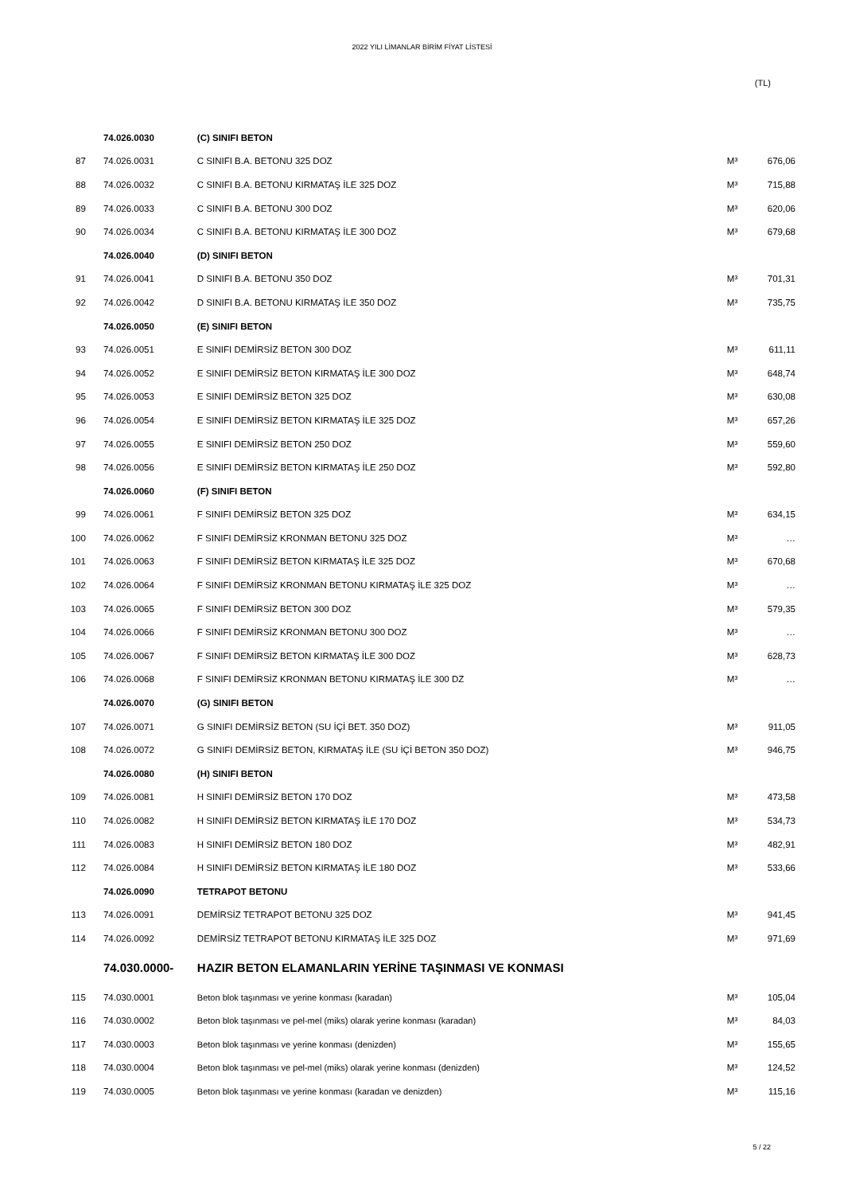2022 YILI LİMANLAR BİRİM FİYAT LİSTESİ
(TL)
| | 74.026.0030 | (C) SINIFI BETON | | |
| 87 | 74.026.0031 | C SINIFI B.A. BETONU 325 DOZ | M³ | 676,06 |
| 88 | 74.026.0032 | C SINIFI B.A. BETONU KIRMATAŞ İLE 325 DOZ | M³ | 715,88 |
| 89 | 74.026.0033 | C SINIFI B.A. BETONU 300 DOZ | M³ | 620,06 |
| 90 | 74.026.0034 | C SINIFI B.A. BETONU KIRMATAŞ İLE 300 DOZ | M³ | 679,68 |
| | 74.026.0040 | (D) SINIFI BETON | | |
| 91 | 74.026.0041 | D SINIFI B.A. BETONU 350 DOZ | M³ | 701,31 |
| 92 | 74.026.0042 | D SINIFI B.A. BETONU KIRMATAŞ İLE 350 DOZ | M³ | 735,75 |
| | 74.026.0050 | (E) SINIFI BETON | | |
| 93 | 74.026.0051 | E SINIFI DEMİRSİZ BETON 300 DOZ | M³ | 611,11 |
| 94 | 74.026.0052 | E SINIFI DEMİRSİZ BETON KIRMATAŞ İLE 300 DOZ | M³ | 648,74 |
| 95 | 74.026.0053 | E SINIFI DEMİRSİZ BETON 325 DOZ | M³ | 630,08 |
| 96 | 74.026.0054 | E SINIFI DEMİRSİZ BETON KIRMATAŞ İLE 325 DOZ | M³ | 657,26 |
| 97 | 74.026.0055 | E SINIFI DEMİRSİZ BETON 250 DOZ | M³ | 559,60 |
| 98 | 74.026.0056 | E SINIFI DEMİRSİZ BETON KIRMATAŞ İLE 250 DOZ | M³ | 592,80 |
| | 74.026.0060 | (F) SINIFI BETON | | |
| 99 | 74.026.0061 | F SINIFI DEMİRSİZ BETON 325 DOZ | M³ | 634,15 |
| 100 | 74.026.0062 | F SINIFI DEMİRSİZ KRONMAN BETONU 325 DOZ | M³ | … |
| 101 | 74.026.0063 | F SINIFI DEMİRSİZ BETON KIRMATAŞ İLE 325 DOZ | M³ | 670,68 |
| 102 | 74.026.0064 | F SINIFI DEMİRSİZ KRONMAN BETONU KIRMATAŞ İLE 325 DOZ | M³ | … |
| 103 | 74.026.0065 | F SINIFI DEMİRSİZ BETON 300 DOZ | M³ | 579,35 |
| 104 | 74.026.0066 | F SINIFI DEMİRSİZ KRONMAN BETONU 300 DOZ | M³ | … |
| 105 | 74.026.0067 | F SINIFI DEMİRSİZ BETON KIRMATAŞ İLE 300 DOZ | M³ | 628,73 |
| 106 | 74.026.0068 | F SINIFI DEMİRSİZ KRONMAN BETONU KIRMATAŞ İLE 300 DZ | M³ | … |
| | 74.026.0070 | (G) SINIFI BETON | | |
| 107 | 74.026.0071 | G SINIFI DEMİRSİZ BETON (SU İÇİ BET. 350 DOZ) | M³ | 911,05 |
| 108 | 74.026.0072 | G SINIFI DEMİRSİZ BETON, KIRMATAŞ İLE (SU İÇİ BETON 350 DOZ) | M³ | 946,75 |
| | 74.026.0080 | (H) SINIFI BETON | | |
| 109 | 74.026.0081 | H SINIFI DEMİRSİZ BETON 170 DOZ | M³ | 473,58 |
| 110 | 74.026.0082 | H SINIFI DEMİRSİZ BETON KIRMATAŞ İLE 170 DOZ | M³ | 534,73 |
| 111 | 74.026.0083 | H SINIFI DEMİRSİZ BETON 180 DOZ | M³ | 482,91 |
| 112 | 74.026.0084 | H SINIFI DEMİRSİZ BETON KIRMATAŞ İLE 180 DOZ | M³ | 533,66 |
| | 74.026.0090 | TETRAPOT BETONU | | |
| 113 | 74.026.0091 | DEMİRSİZ TETRAPOT BETONU 325 DOZ | M³ | 941,45 |
| 114 | 74.026.0092 | DEMİRSİZ TETRAPOT BETONU KIRMATAŞ İLE 325 DOZ | M³ | 971,69 |
| | 74.030.0000- | HAZIR BETON ELAMANLARIN YERİNE TAŞINMASI VE KONMASI | | |
| 115 | 74.030.0001 | Beton blok taşınması ve yerine konması (karadan) | M³ | 105,04 |
| 116 | 74.030.0002 | Beton blok taşınması ve pel-mel (miks) olarak yerine konması (karadan) | M³ | 84,03 |
| 117 | 74.030.0003 | Beton blok taşınması ve yerine konması (denizden) | M³ | 155,65 |
| 118 | 74.030.0004 | Beton blok taşınması ve pel-mel (miks) olarak yerine konması (denizden) | M³ | 124,52 |
| 119 | 74.030.0005 | Beton blok taşınması ve yerine konması (karadan ve denizden) | M³ | 115,16 |
5 / 22